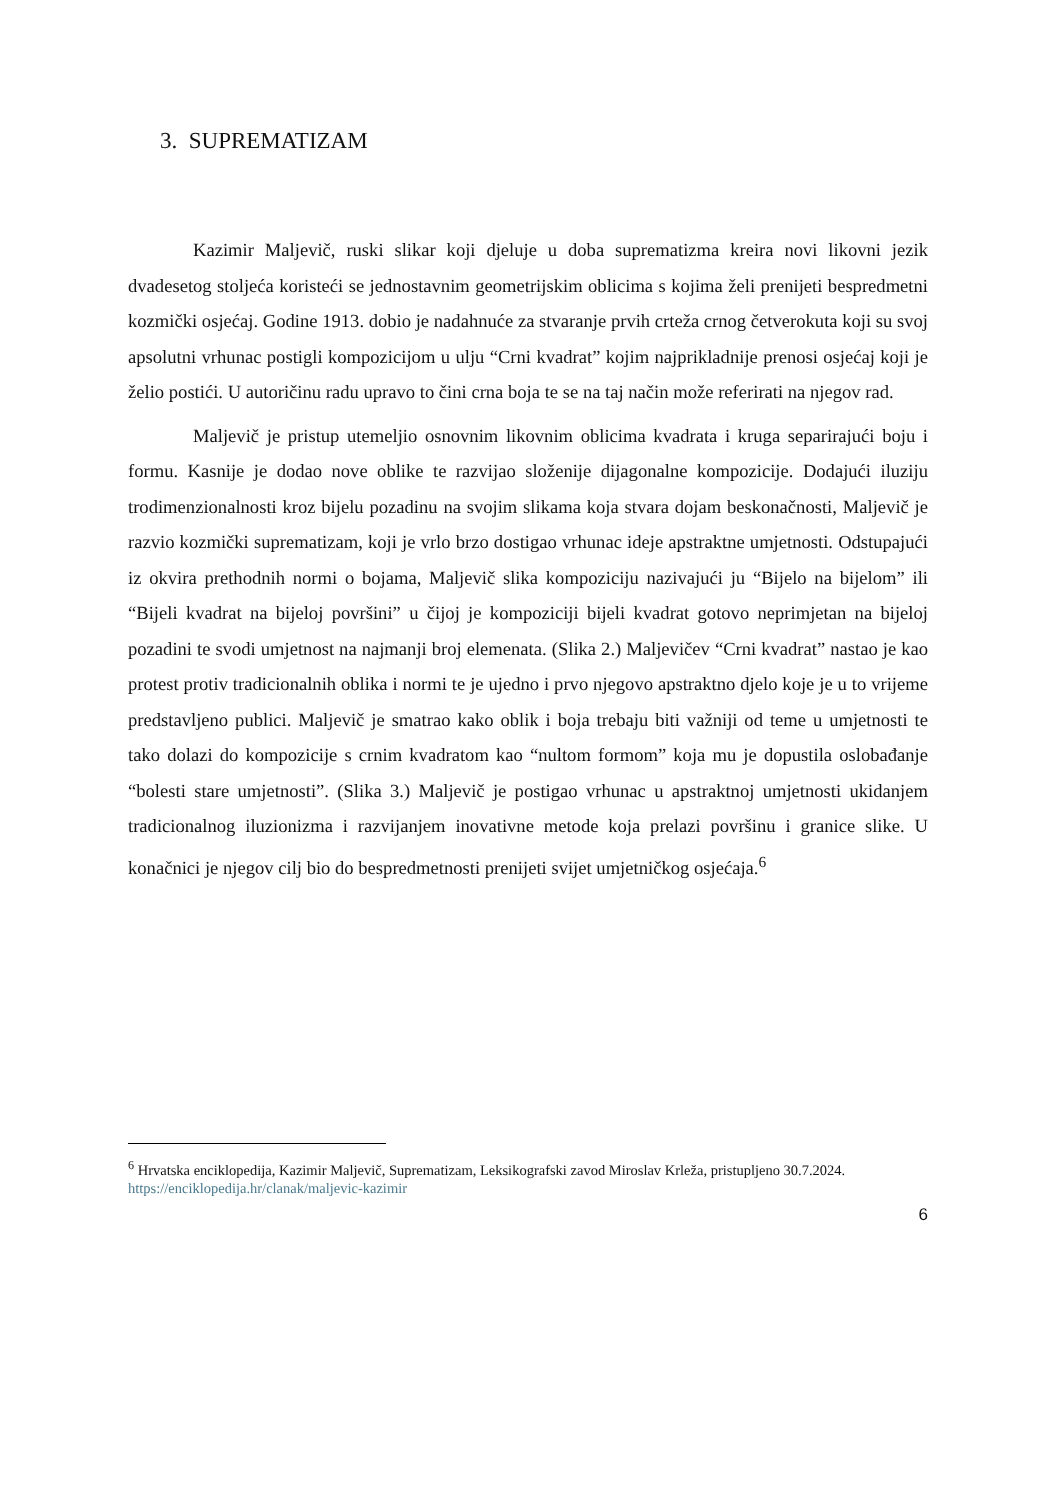3. SUPREMATIZAM
Kazimir Maljevič, ruski slikar koji djeluje u doba suprematizma kreira novi likovni jezik dvadesetog stoljeća koristeći se jednostavnim geometrijskim oblicima s kojima želi prenijeti bespredmetni kozmički osjećaj. Godine 1913. dobio je nadahnuće za stvaranje prvih crteža crnog četverokuta koji su svoj apsolutni vrhunac postigli kompozicijom u ulju “Crni kvadrat” kojim najprikladnije prenosi osjećaj koji je želio postići. U autoričinu radu upravo to čini crna boja te se na taj način može referirati na njegov rad.
Maljevič je pristup utemeljio osnovnim likovnim oblicima kvadrata i kruga separirajući boju i formu. Kasnije je dodao nove oblike te razvijao složenije dijagonalne kompozicije. Dodajući iluziju trodimenzionalnosti kroz bijelu pozadinu na svojim slikama koja stvara dojam beskonačnosti, Maljevič je razvio kozmički suprematizam, koji je vrlo brzo dostigao vrhunac ideje apstraktne umjetnosti. Odstupajući iz okvira prethodnih normi o bojama, Maljevič slika kompoziciju nazivajući ju “Bijelo na bijelom” ili “Bijeli kvadrat na bijeloj površini” u čijoj je kompoziciji bijeli kvadrat gotovo neprimjetan na bijeloj pozadini te svodi umjetnost na najmanji broj elemenata. (Slika 2.) Maljevičev “Crni kvadrat” nastao je kao protest protiv tradicionalnih oblika i normi te je ujedno i prvo njegovo apstraktno djelo koje je u to vrijeme predstavljeno publici. Maljevič je smatrao kako oblik i boja trebaju biti važniji od teme u umjetnosti te tako dolazi do kompozicije s crnim kvadratom kao “nultom formom” koja mu je dopustila oslobađanje “bolesti stare umjetnosti”. (Slika 3.) Maljevič je postigao vrhunac u apstraktnoj umjetnosti ukidanjem tradicionalnog iluzionizma i razvijanjem inovativne metode koja prelazi površinu i granice slike. U konačnici je njegov cilj bio do bespredmetnosti prenijeti svijet umjetničkog osjećaja.<sup>6</sup>
<sup>6</sup> Hrvatska enciklopedija, Kazimir Maljevič, Suprematizam, Leksikografski zavod Miroslav Krleža, pristupljeno 30.7.2024. https://enciklopedija.hr/clanak/maljevic-kazimir
6